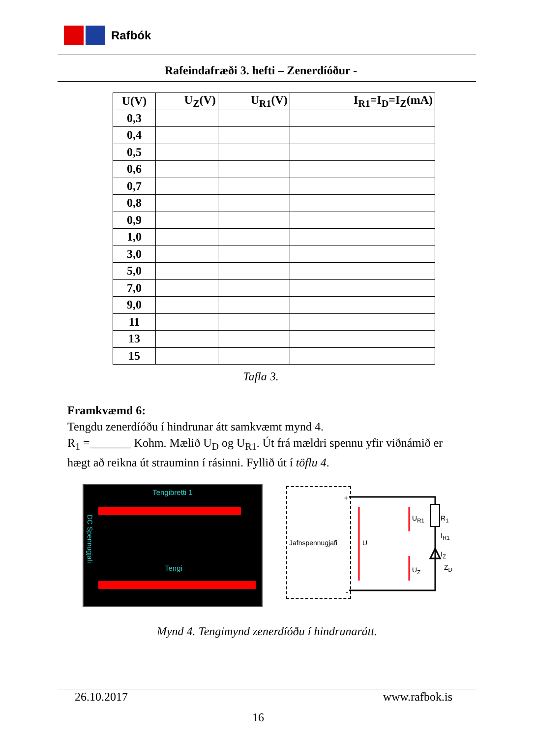Rafbók
Rafeindafræði 3. hefti – Zenerdíóður -
| U(V) | U<sub>Z</sub>(V) | U<sub>R1</sub>(V) | I<sub>R1</sub>=I<sub>D</sub>=I<sub>Z</sub>(mA) |
| --- | --- | --- | --- |
| 0,3 | | | |
| 0,4 | | | |
| 0,5 | | | |
| 0,6 | | | |
| 0,7 | | | |
| 0,8 | | | |
| 0,9 | | | |
| 1,0 | | | |
| 3,0 | | | |
| 5,0 | | | |
| 7,0 | | | |
| 9,0 | | | |
| 11 | | | |
| 13 | | | |
| 15 | | | |
Tafla 3.
Framkvæmd 6:
Tengdu zenerdíóðu í hindrunar átt samkvæmt mynd 4.
R<sub>1</sub> =_______ Kohm. Mælið U<sub>D</sub> og U<sub>R1</sub>. Út frá mældri spennu yfir viðnámið er hægt að reikna út strauminn í rásinni. Fyllið út í töflu 4.
Tengibretti 1
Tengi
DC Spennugjafi
+
Jafnspennugjafi
-
U
U<sub>R1</sub> R<sub>1</sub>
I<sub>R1</sub>
I<sub>Z</sub>
U<sub>Z</sub> Z<sub>D</sub>
Mynd 4. Tengimynd zenerdíóðu í hindrunarátt.
26.10.2017 www.rafbok.is
16